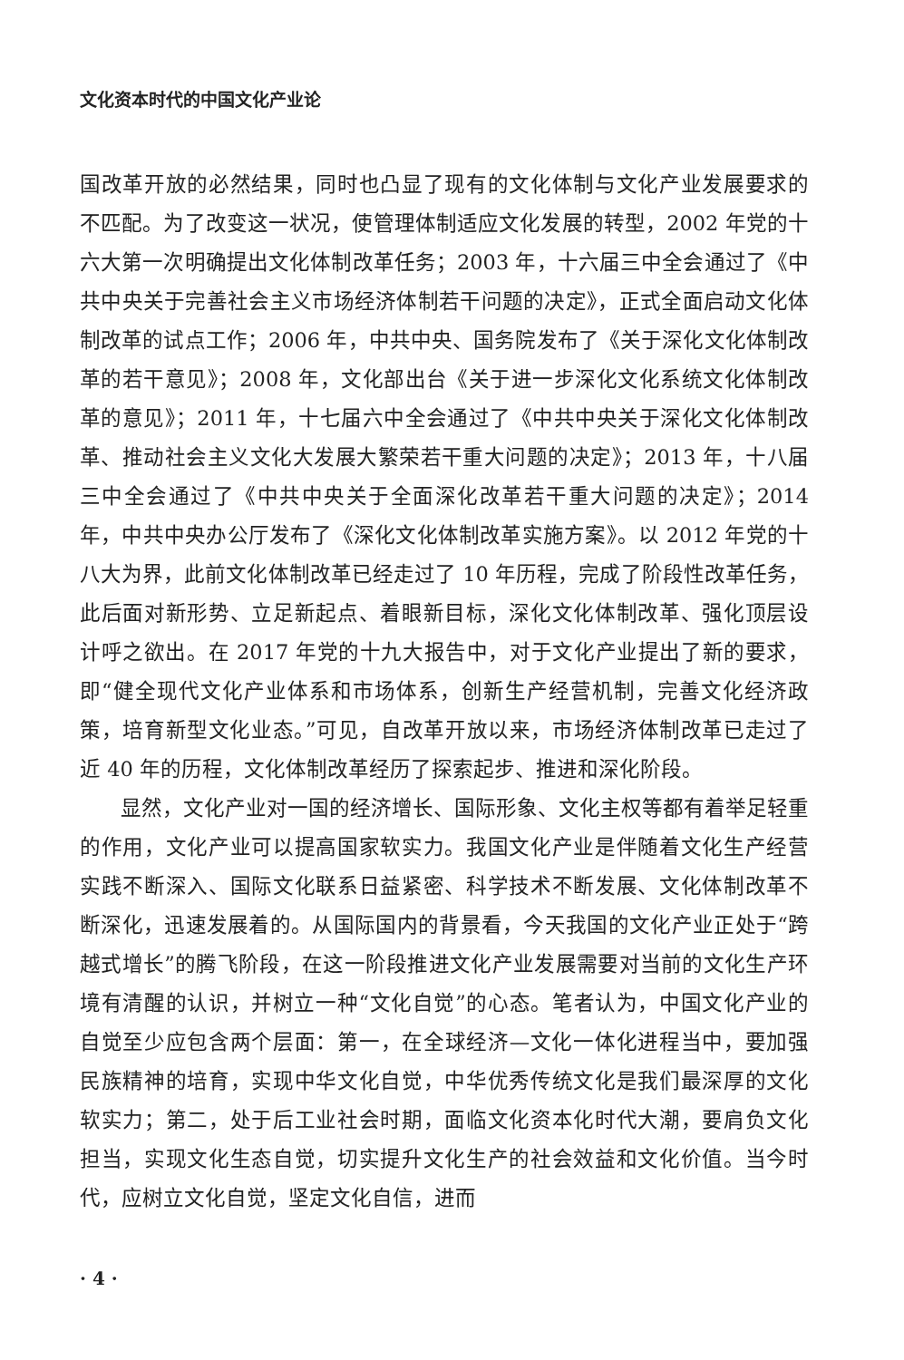文化资本时代的中国文化产业论
国改革开放的必然结果，同时也凸显了现有的文化体制与文化产业发展要求的不匹配。为了改变这一状况，使管理体制适应文化发展的转型，2002 年党的十六大第一次明确提出文化体制改革任务；2003 年，十六届三中全会通过了《中共中央关于完善社会主义市场经济体制若干问题的决定》，正式全面启动文化体制改革的试点工作；2006 年，中共中央、国务院发布了《关于深化文化体制改革的若干意见》；2008 年，文化部出台《关于进一步深化文化系统文化体制改革的意见》；2011 年，十七届六中全会通过了《中共中央关于深化文化体制改革、推动社会主义文化大发展大繁荣若干重大问题的决定》；2013 年，十八届三中全会通过了《中共中央关于全面深化改革若干重大问题的决定》；2014 年，中共中央办公厅发布了《深化文化体制改革实施方案》。以 2012 年党的十八大为界，此前文化体制改革已经走过了 10 年历程，完成了阶段性改革任务，此后面对新形势、立足新起点、着眼新目标，深化文化体制改革、强化顶层设计呼之欲出。在 2017 年党的十九大报告中，对于文化产业提出了新的要求，即“健全现代文化产业体系和市场体系，创新生产经营机制，完善文化经济政策，培育新型文化业态。”可见，自改革开放以来，市场经济体制改革已走过了近 40 年的历程，文化体制改革经历了探索起步、推进和深化阶段。
显然，文化产业对一国的经济增长、国际形象、文化主权等都有着举足轻重的作用，文化产业可以提高国家软实力。我国文化产业是伴随着文化生产经营实践不断深入、国际文化联系日益紧密、科学技术不断发展、文化体制改革不断深化，迅速发展着的。从国际国内的背景看，今天我国的文化产业正处于“跨越式增长”的腾飞阶段，在这一阶段推进文化产业发展需要对当前的文化生产环境有清醒的认识，并树立一种“文化自觉”的心态。笔者认为，中国文化产业的自觉至少应包含两个层面：第一，在全球经济—文化一体化进程当中，要加强民族精神的培育，实现中华文化自觉，中华优秀传统文化是我们最深厚的文化软实力；第二，处于后工业社会时期，面临文化资本化时代大潮，要肩负文化担当，实现文化生态自觉，切实提升文化生产的社会效益和文化价值。当今时代，应树立文化自觉，坚定文化自信，进而
· 4 ·